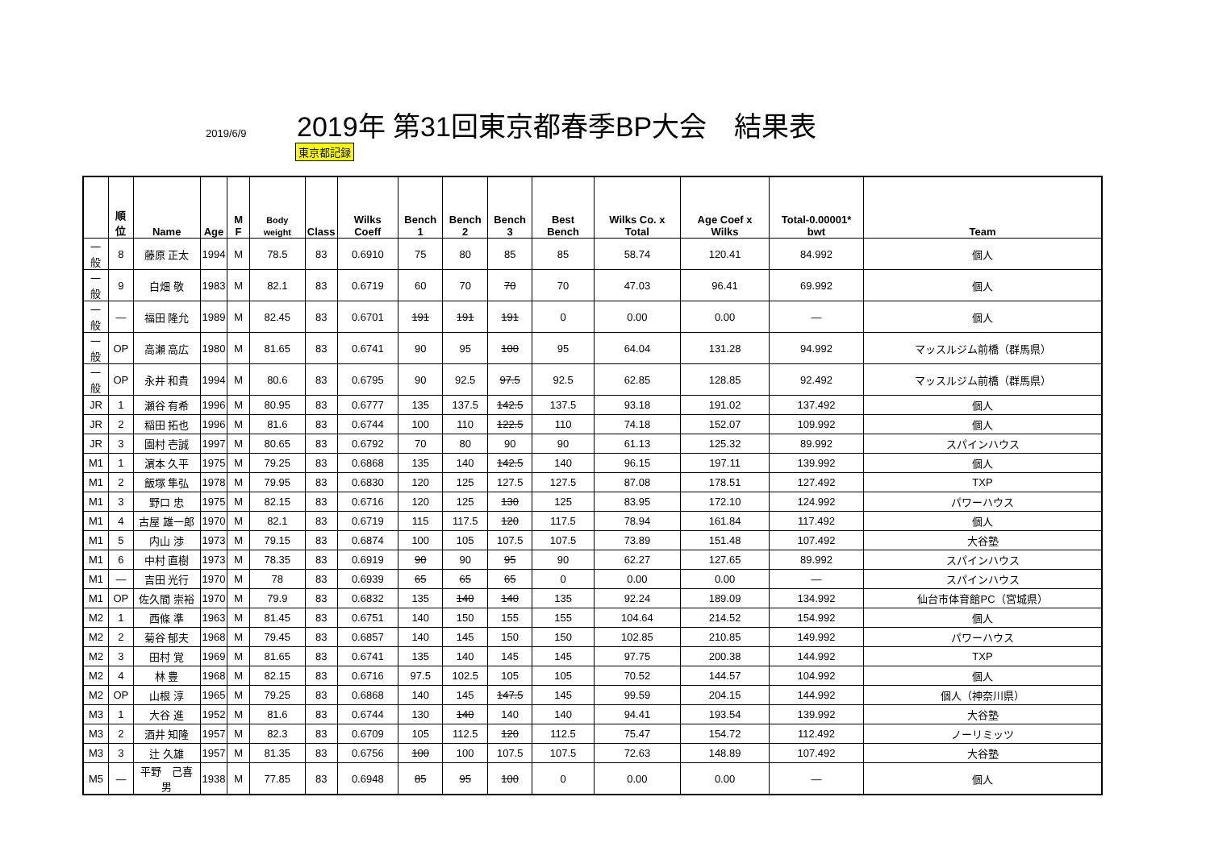2019/6/9
2019年 第31回東京都春季BP大会　結果表
東京都記録
| | 順位 | Name | Age | M F | Body weight | Class | Wilks Coeff | Bench 1 | Bench 2 | Bench 3 | Best Bench | Wilks Co. x Total | Age Coef x Wilks | Total-0.00001* bwt | Team |
| --- | --- | --- | --- | --- | --- | --- | --- | --- | --- | --- | --- | --- | --- | --- | --- |
| 一般 | 8 | 藤原 正太 | 1994 | M | 78.5 | 83 | 0.6910 | 75 | 80 | 85 | 85 | 58.74 | 120.41 | 84.992 | 個人 |
| 一般 | 9 | 白畑 敬 | 1983 | M | 82.1 | 83 | 0.6719 | 60 | 70 | 70 | 70 | 47.03 | 96.41 | 69.992 | 個人 |
| 一般 | — | 福田 隆允 | 1989 | M | 82.45 | 83 | 0.6701 | 191 | 191 | 191 | 0 | 0.00 | 0.00 | — | 個人 |
| 一般 | OP | 高瀬 高広 | 1980 | M | 81.65 | 83 | 0.6741 | 90 | 95 | 100 | 95 | 64.04 | 131.28 | 94.992 | マッスルジム前橋（群馬県） |
| 一般 | OP | 永井 和貴 | 1994 | M | 80.6 | 83 | 0.6795 | 90 | 92.5 | 97.5 | 92.5 | 62.85 | 128.85 | 92.492 | マッスルジム前橋（群馬県） |
| JR | 1 | 瀬谷 有希 | 1996 | M | 80.95 | 83 | 0.6777 | 135 | 137.5 | 142.5 | 137.5 | 93.18 | 191.02 | 137.492 | 個人 |
| JR | 2 | 稲田 拓也 | 1996 | M | 81.6 | 83 | 0.6744 | 100 | 110 | 122.5 | 110 | 74.18 | 152.07 | 109.992 | 個人 |
| JR | 3 | 園村 壱誠 | 1997 | M | 80.65 | 83 | 0.6792 | 70 | 80 | 90 | 90 | 61.13 | 125.32 | 89.992 | スパインハウス |
| M1 | 1 | 濵本 久平 | 1975 | M | 79.25 | 83 | 0.6868 | 135 | 140 | 142.5 | 140 | 96.15 | 197.11 | 139.992 | 個人 |
| M1 | 2 | 飯塚 隼弘 | 1978 | M | 79.95 | 83 | 0.6830 | 120 | 125 | 127.5 | 127.5 | 87.08 | 178.51 | 127.492 | TXP |
| M1 | 3 | 野口 忠 | 1975 | M | 82.15 | 83 | 0.6716 | 120 | 125 | 130 | 125 | 83.95 | 172.10 | 124.992 | パワーハウス |
| M1 | 4 | 古屋 雄一郎 | 1970 | M | 82.1 | 83 | 0.6719 | 115 | 117.5 | 120 | 117.5 | 78.94 | 161.84 | 117.492 | 個人 |
| M1 | 5 | 内山 渉 | 1973 | M | 79.15 | 83 | 0.6874 | 100 | 105 | 107.5 | 107.5 | 73.89 | 151.48 | 107.492 | 大谷塾 |
| M1 | 6 | 中村 直樹 | 1973 | M | 78.35 | 83 | 0.6919 | 90 | 90 | 95 | 90 | 62.27 | 127.65 | 89.992 | スパインハウス |
| M1 | — | 吉田 光行 | 1970 | M | 78 | 83 | 0.6939 | 65 | 65 | 65 | 0 | 0.00 | 0.00 | — | スパインハウス |
| M1 | OP | 佐久間 崇裕 | 1970 | M | 79.9 | 83 | 0.6832 | 135 | 140 | 140 | 135 | 92.24 | 189.09 | 134.992 | 仙台市体育館PC（宮城県） |
| M2 | 1 | 西條 準 | 1963 | M | 81.45 | 83 | 0.6751 | 140 | 150 | 155 | 155 | 104.64 | 214.52 | 154.992 | 個人 |
| M2 | 2 | 菊谷 郁夫 | 1968 | M | 79.45 | 83 | 0.6857 | 140 | 145 | 150 | 150 | 102.85 | 210.85 | 149.992 | パワーハウス |
| M2 | 3 | 田村 覚 | 1969 | M | 81.65 | 83 | 0.6741 | 135 | 140 | 145 | 145 | 97.75 | 200.38 | 144.992 | TXP |
| M2 | 4 | 林 豊 | 1968 | M | 82.15 | 83 | 0.6716 | 97.5 | 102.5 | 105 | 105 | 70.52 | 144.57 | 104.992 | 個人 |
| M2 | OP | 山根 淳 | 1965 | M | 79.25 | 83 | 0.6868 | 140 | 145 | 147.5 | 145 | 99.59 | 204.15 | 144.992 | 個人（神奈川県） |
| M3 | 1 | 大谷 進 | 1952 | M | 81.6 | 83 | 0.6744 | 130 | 140 | 140 | 140 | 94.41 | 193.54 | 139.992 | 大谷塾 |
| M3 | 2 | 酒井 知隆 | 1957 | M | 82.3 | 83 | 0.6709 | 105 | 112.5 | 120 | 112.5 | 75.47 | 154.72 | 112.492 | ノーリミッツ |
| M3 | 3 | 辻 久雄 | 1957 | M | 81.35 | 83 | 0.6756 | 100 | 100 | 107.5 | 107.5 | 72.63 | 148.89 | 107.492 | 大谷塾 |
| M5 | — | 平野 己喜男 | 1938 | M | 77.85 | 83 | 0.6948 | 85 | 95 | 100 | 0 | 0.00 | 0.00 | — | 個人 |